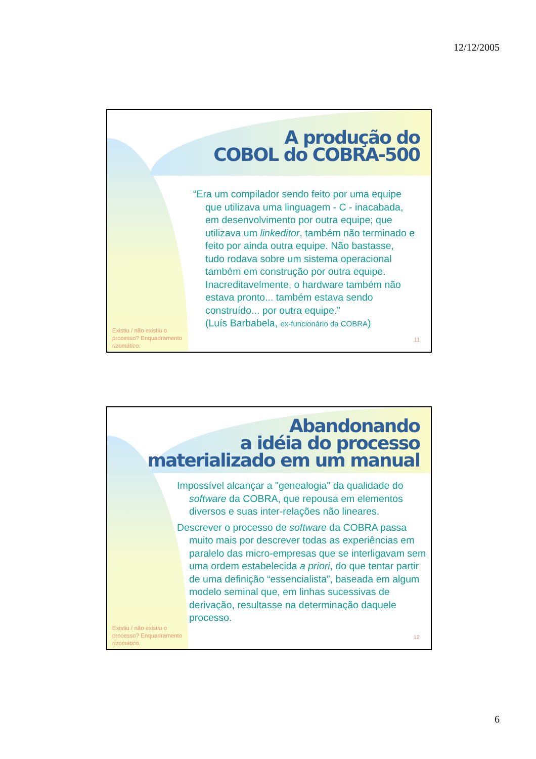12/12/2005
A produção do
COBOL do COBRA-500
“Era um compilador sendo feito por uma equipe que utilizava uma linguagem - C - inacabada, em desenvolvimento por outra equipe; que utilizava um linkeditor, também não terminado e feito por ainda outra equipe. Não bastasse, tudo rodava sobre um sistema operacional também em construção por outra equipe. Inacreditavelmente, o hardware também não estava pronto... também estava sendo construído... por outra equipe.”
(Luís Barbabela, ex-funcionário da COBRA)
Existiu / não existiu o
processo? Enquadramento
rizomático.
11
Abandonando
a idéia do processo
materializado em um manual
Impossível alcançar a "genealogia" da qualidade do software da COBRA, que repousa em elementos diversos e suas inter-relações não lineares.
Descrever o processo de software da COBRA passa muito mais por descrever todas as experiências em paralelo das micro-empresas que se interligavam sem uma ordem estabelecida a priori, do que tentar partir de uma definição “essencialista”, baseada em algum modelo seminal que, em linhas sucessivas de derivação, resultasse na determinação daquele processo.
Existiu / não existiu o
processo? Enquadramento
rizomático.
12
6